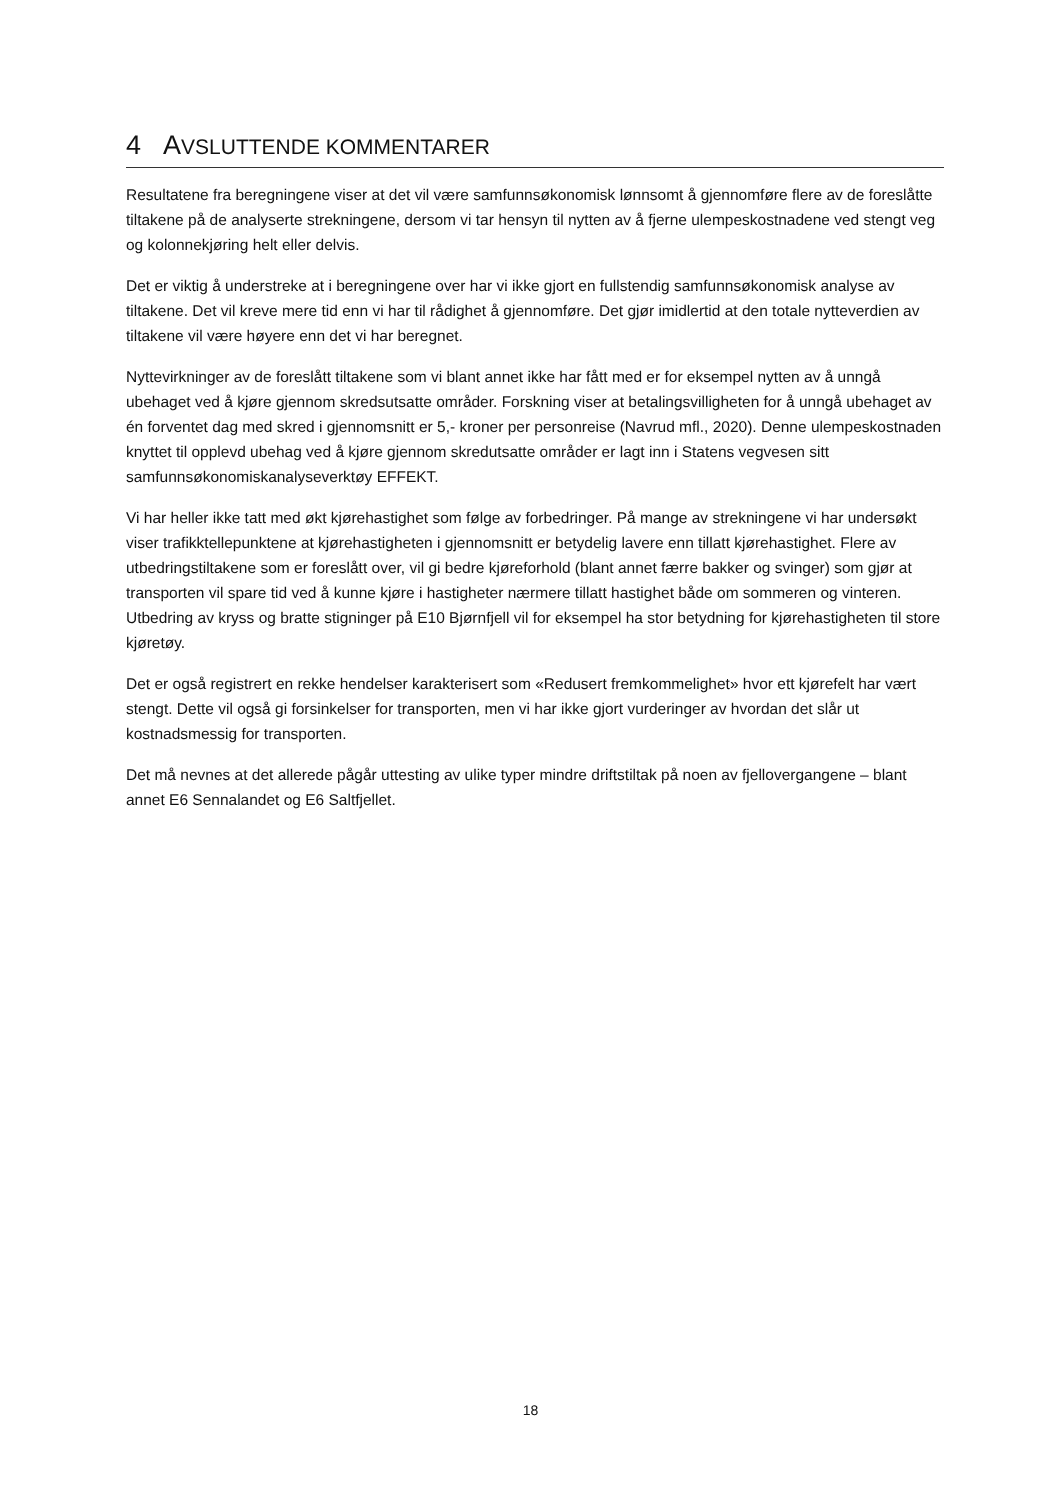4 AVSLUTTENDE KOMMENTARER
Resultatene fra beregningene viser at det vil være samfunnsøkonomisk lønnsomt å gjennomføre flere av de foreslåtte tiltakene på de analyserte strekningene, dersom vi tar hensyn til nytten av å fjerne ulempeskostnadene ved stengt veg og kolonnekjøring helt eller delvis.
Det er viktig å understreke at i beregningene over har vi ikke gjort en fullstendig samfunnsøkonomisk analyse av tiltakene. Det vil kreve mere tid enn vi har til rådighet å gjennomføre. Det gjør imidlertid at den totale nytteverdien av tiltakene vil være høyere enn det vi har beregnet.
Nyttevirkninger av de foreslått tiltakene som vi blant annet ikke har fått med er for eksempel nytten av å unngå ubehaget ved å kjøre gjennom skredsutsatte områder. Forskning viser at betalingsvilligheten for å unngå ubehaget av én forventet dag med skred i gjennomsnitt er 5,- kroner per personreise (Navrud mfl., 2020). Denne ulempeskostnaden knyttet til opplevd ubehag ved å kjøre gjennom skredutsatte områder er lagt inn i Statens vegvesen sitt samfunnsøkonomiskanalyseverktøy EFFEKT.
Vi har heller ikke tatt med økt kjørehastighet som følge av forbedringer. På mange av strekningene vi har undersøkt viser trafikktellepunktene at kjørehastigheten i gjennomsnitt er betydelig lavere enn tillatt kjørehastighet. Flere av utbedringstiltakene som er foreslått over, vil gi bedre kjøreforhold (blant annet færre bakker og svinger) som gjør at transporten vil spare tid ved å kunne kjøre i hastigheter nærmere tillatt hastighet både om sommeren og vinteren. Utbedring av kryss og bratte stigninger på E10 Bjørnfjell vil for eksempel ha stor betydning for kjørehastigheten til store kjøretøy.
Det er også registrert en rekke hendelser karakterisert som «Redusert fremkommelighet» hvor ett kjørefelt har vært stengt. Dette vil også gi forsinkelser for transporten, men vi har ikke gjort vurderinger av hvordan det slår ut kostnadsmessig for transporten.
Det må nevnes at det allerede pågår uttesting av ulike typer mindre driftstiltak på noen av fjellovergangene – blant annet E6 Sennalandet og E6 Saltfjellet.
18